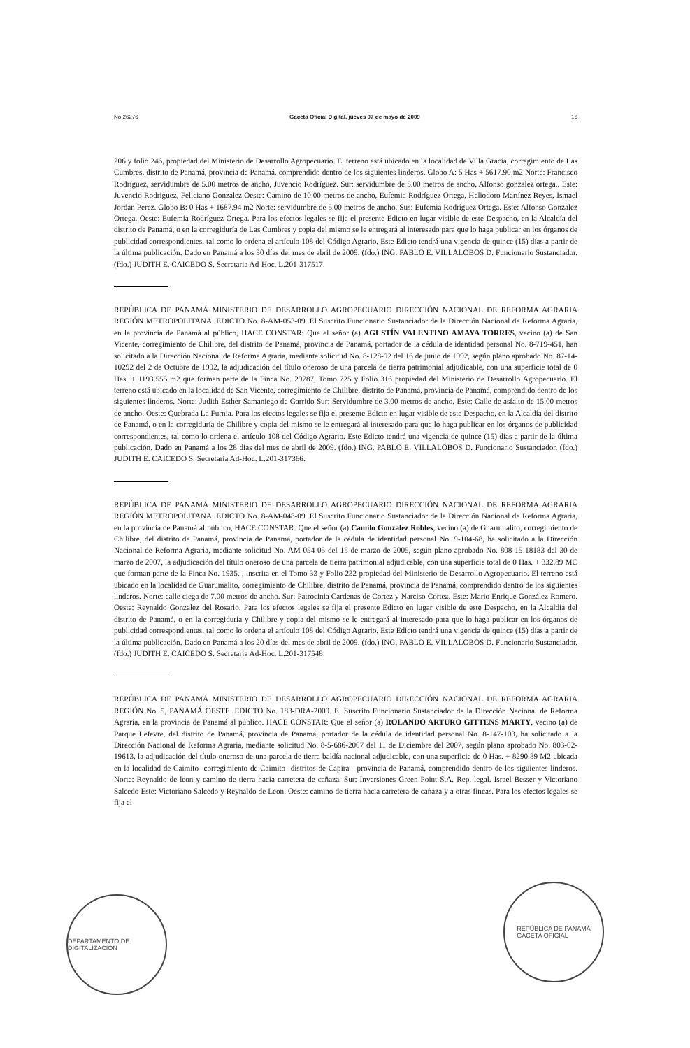No 26276 Gaceta Oficial Digital, jueves 07 de mayo de 2009 16
206 y folio 246, propiedad del Ministerio de Desarrollo Agropecuario. El terreno está ubicado en la localidad de Villa Gracia, corregimiento de Las Cumbres, distrito de Panamá, provincia de Panamá, comprendido dentro de los siguientes linderos. Globo A: 5 Has + 5617.90 m2 Norte: Francisco Rodríguez, servidumbre de 5.00 metros de ancho, Juvencio Rodríguez. Sur: servidumbre de 5.00 metros de ancho, Alfonso gonzalez ortega.. Este: Juvencio Rodriguez, Feliciano Gonzalez Oeste: Camino de 10.00 metros de ancho, Eufemia Rodríguez Ortega, Heliodoro Martínez Reyes, Ismael Jordan Perez. Globo B: 0 Has + 1687.94 m2 Norte: servidumbre de 5.00 metros de ancho. Sus: Eufemia Rodríguez Ortega. Este: Alfonso Gonzalez Ortega. Oeste: Eufemia Rodríguez Ortega. Para los efectos legales se fija el presente Edicto en lugar visible de este Despacho, en la Alcaldía del distrito de Panamá, o en la corregiduría de Las Cumbres y copia del mismo se le entregará al interesado para que lo haga publicar en los órganos de publicidad correspondientes, tal como lo ordena el artículo 108 del Código Agrario. Este Edicto tendrá una vigencia de quince (15) días a partir de la última publicación. Dado en Panamá a los 30 días del mes de abril de 2009. (fdo.) ING. PABLO E. VILLALOBOS D. Funcionario Sustanciador. (fdo.) JUDITH E. CAICEDO S. Secretaria Ad-Hoc. L.201-317517.
REPÚBLICA DE PANAMÁ MINISTERIO DE DESARROLLO AGROPECUARIO DIRECCIÓN NACIONAL DE REFORMA AGRARIA REGIÓN METROPOLITANA. EDICTO No. 8-AM-053-09. El Suscrito Funcionario Sustanciador de la Dirección Nacional de Reforma Agraria, en la provincia de Panamá al público, HACE CONSTAR: Que el señor (a) AGUSTÍN VALENTINO AMAYA TORRES, vecino (a) de San Vicente, corregimiento de Chilibre, del distrito de Panamá, provincia de Panamá, portador de la cédula de identidad personal No. 8-719-451, han solicitado a la Dirección Nacional de Reforma Agraria, mediante solicitud No. 8-128-92 del 16 de junio de 1992, según plano aprobado No. 87-14-10292 del 2 de Octubre de 1992, la adjudicación del título oneroso de una parcela de tierra patrimonial adjudicable, con una superficie total de 0 Has. + 1193.555 m2 que forman parte de la Finca No. 29787, Tomo 725 y Folio 316 propiedad del Ministerio de Desarrollo Agropecuario. El terreno está ubicado en la localidad de San Vicente, corregimiento de Chilibre, distrito de Panamá, provincia de Panamá, comprendido dentro de los siguientes linderos. Norte: Judith Esther Samaniego de Garrido Sur: Servidumbre de 3.00 metros de ancho. Este: Calle de asfalto de 15.00 metros de ancho. Oeste: Quebrada La Furnia. Para los efectos legales se fija el presente Edicto en lugar visible de este Despacho, en la Alcaldía del distrito de Panamá, o en la corregiduría de Chilibre y copia del mismo se le entregará al interesado para que lo haga publicar en los órganos de publicidad correspondientes, tal como lo ordena el artículo 108 del Código Agrario. Este Edicto tendrá una vigencia de quince (15) días a partir de la última publicación. Dado en Panamá a los 28 días del mes de abril de 2009. (fdo.) ING. PABLO E. VILLALOBOS D. Funcionario Sustanciador. (fdo.) JUDITH E. CAICEDO S. Secretaria Ad-Hoc. L.201-317366.
REPÚBLICA DE PANAMÁ MINISTERIO DE DESARROLLO AGROPECUARIO DIRECCIÓN NACIONAL DE REFORMA AGRARIA REGIÓN METROPOLITANA. EDICTO No. 8-AM-048-09. El Suscrito Funcionario Sustanciador de la Dirección Nacional de Reforma Agraria, en la provincia de Panamá al público, HACE CONSTAR: Que el señor (a) Camilo Gonzalez Robles, vecino (a) de Guarumalito, corregimiento de Chilibre, del distrito de Panamá, provincia de Panamá, portador de la cédula de identidad personal No. 9-104-68, ha solicitado a la Dirección Nacional de Reforma Agraria, mediante solicitud No. AM-054-05 del 15 de marzo de 2005, según plano aprobado No. 808-15-18183 del 30 de marzo de 2007, la adjudicación del título oneroso de una parcela de tierra patrimonial adjudicable, con una superficie total de 0 Has. + 332.89 MC que forman parte de la Finca No. 1935, , inscrita en el Tomo 33 y Folio 232 propiedad del Ministerio de Desarrollo Agropecuario. El terreno está ubicado en la localidad de Guarumalito, corregimiento de Chilibre, distrito de Panamá, provincia de Panamá, comprendido dentro de los siguientes linderos. Norte: calle ciega de 7.00 metros de ancho. Sur: Patrocinia Cardenas de Cortez y Narciso Cortez. Este: Mario Enrique González Romero. Oeste: Reynaldo Gonzalez del Rosario. Para los efectos legales se fija el presente Edicto en lugar visible de este Despacho, en la Alcaldía del distrito de Panamá, o en la corregiduría y Chilibre y copia del mismo se le entregará al interesado para que lo haga publicar en los órganos de publicidad correspondientes, tal como lo ordena el artículo 108 del Código Agrario. Este Edicto tendrá una vigencia de quince (15) días a partir de la última publicación. Dado en Panamá a los 20 días del mes de abril de 2009. (fdo.) ING. PABLO E. VILLALOBOS D. Funcionario Sustanciador. (fdo.) JUDITH E. CAICEDO S. Secretaria Ad-Hoc. L.201-317548.
REPÚBLICA DE PANAMÁ MINISTERIO DE DESARROLLO AGROPECUARIO DIRECCIÓN NACIONAL DE REFORMA AGRARIA REGIÓN No. 5, PANAMÁ OESTE. EDICTO No. 183-DRA-2009. El Suscrito Funcionario Sustanciador de la Dirección Nacional de Reforma Agraria, en la provincia de Panamá al público. HACE CONSTAR: Que el señor (a) ROLANDO ARTURO GITTENS MARTY, vecino (a) de Parque Lefevre, del distrito de Panamá, provincia de Panamá, portador de la cédula de identidad personal No. 8-147-103, ha solicitado a la Dirección Nacional de Reforma Agraria, mediante solicitud No. 8-5-686-2007 del 11 de Diciembre del 2007, según plano aprobado No. 803-02-19613, la adjudicación del título oneroso de una parcela de tierra baldía nacional adjudicable, con una superficie de 0 Has. + 8290.89 M2 ubicada en la localidad de Caimito- corregimiento de Caimito- distritos de Capira - provincia de Panamá, comprendido dentro de los siguientes linderos. Norte: Reynaldo de leon y camino de tierra hacia carretera de cañaza. Sur: Inversiones Green Point S.A. Rep. legal. Israel Besser y Victoriano Salcedo Este: Victoriano Salcedo y Reynaldo de Leon. Oeste: camino de tierra hacia carretera de cañaza y a otras fincas. Para los efectos legales se fija el
DEPARTAMENTO DE DIGITALIZACIÓN
REPÚBLICA DE PANAMÁ
GACETA OFICIAL